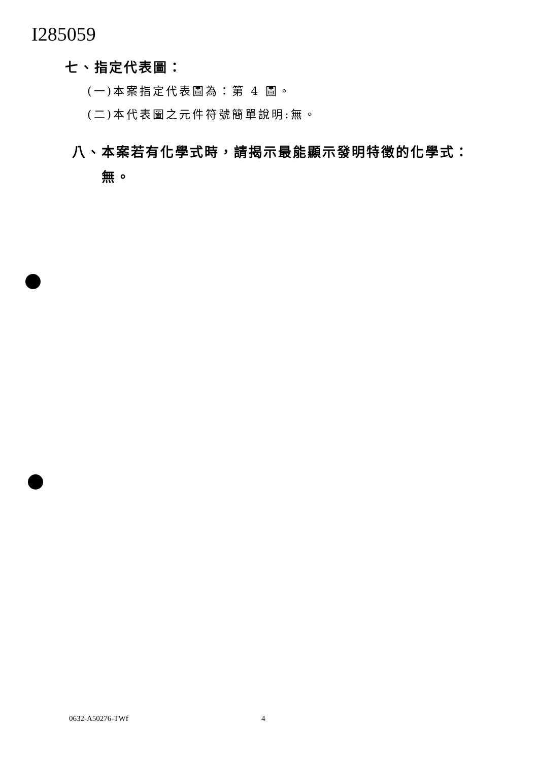I285059
七、指定代表圖：
(一)本案指定代表圖為：第 4 圖。
(二)本代表圖之元件符號簡單說明:無。
八、本案若有化學式時，請揭示最能顯示發明特徵的化學式：
無。
0632-A50276-TWf 4